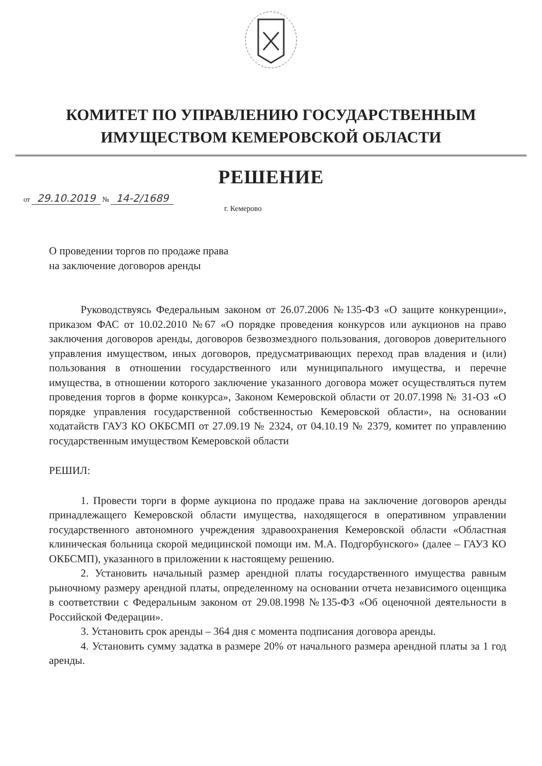КОМИТЕТ ПО УПРАВЛЕНИЮ ГОСУДАРСТВЕННЫМ
ИМУЩЕСТВОМ КЕМЕРОВСКОЙ ОБЛАСТИ
РЕШЕНИЕ
от 29.10.2019 № 14-2/1689
г. Кемерово
О проведении торгов по продаже права
на заключение договоров аренды
Руководствуясь Федеральным законом от 26.07.2006 №135-ФЗ «О защите конкуренции», приказом ФАС от 10.02.2010 №67 «О порядке проведения конкурсов или аукционов на право заключения договоров аренды, договоров безвозмездного пользования, договоров доверительного управления имуществом, иных договоров, предусматривающих переход прав владения и (или) пользования в отношении государственного или муниципального имущества, и перечне имущества, в отношении которого заключение указанного договора может осуществляться путем проведения торгов в форме конкурса», Законом Кемеровской области от 20.07.1998 № 31-ОЗ «О порядке управления государственной собственностью Кемеровской области», на основании ходатайств ГАУЗ КО ОКБСМП от 27.09.19 № 2324, от 04.10.19 № 2379, комитет по управлению государственным имуществом Кемеровской области
РЕШИЛ:
1. Провести торги в форме аукциона по продаже права на заключение договоров аренды принадлежащего Кемеровской области имущества, находящегося в оперативном управлении государственного автономного учреждения здравоохранения Кемеровской области «Областная клиническая больница скорой медицинской помощи им. М.А. Подгорбунского» (далее – ГАУЗ КО ОКБСМП), указанного в приложении к настоящему решению.
2. Установить начальный размер арендной платы государственного имущества равным рыночному размеру арендной платы, определенному на основании отчета независимого оценщика в соответствии с Федеральным законом от 29.08.1998 №135-ФЗ «Об оценочной деятельности в Российской Федерации».
3. Установить срок аренды – 364 дня с момента подписания договора аренды.
4. Установить сумму задатка в размере 20% от начального размера арендной платы за 1 год аренды.